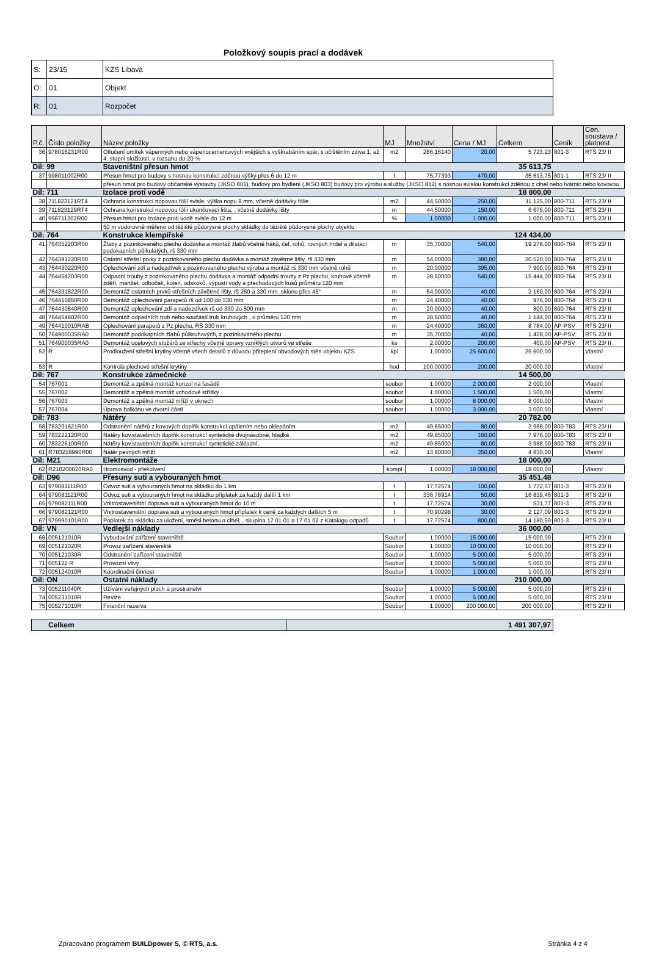Položkový soupis prací a dodávek
| S: | 23/15 | KZS Libavá |
| O: | 01 | Objekt |
| R: | 01 | Rozpočet |
| P.č. | Číslo položky | Název položky | MJ | Množství | Cena / MJ | Celkem | Ceník | Cen. soustava / platnost |
| --- | --- | --- | --- | --- | --- | --- | --- | --- |
| 36 | 978015231R00 | Otlučení omítek vápenných nebo vápenocementových vnějších s vyškrabáním spár, s očištěním zdiva 1. až 4. stupni složitosti, v rozsahu do 20 % | m2 | 286,16140 | 20,00 | 5 723,23 | 801-3 | RTS 23/ II |
| Díl: 99 | | Staveništní přesun hmot | | | | 35 613,75 | | |
| 37 | 998011002R00 | Přesun hmot pro budovy s nosnou konstrukcí zděnou výšky přes 6 do 12 m | t | 75,77393 | 470,00 | 35 613,75 | 801-1 | RTS 23/ II |
| | | přesun hmot pro budovy občanské výstavby (JKSO 801), budovy pro bydlení (JKSO 803) budovy pro výrobu a služby (JKSO 812) s nosnou svislou konstrukcí zděnou z cihel nebo tvárnic nebo kovovou | | | | | | |
| Díl: 711 | | Izolace proti vodě | | | | 18 800,00 | | |
| 38 | 711823121RT4 | Ochrana konstrukcí nopovou fólií svisle, výška nopu 8 mm, včetně dodávky fólie | m2 | 44,50000 | 250,00 | 11 125,00 | 800-711 | RTS 23/ II |
| 39 | 711823129RT4 | Ochrana konstrukcí nopovou fólií ukončovací lišta, , včetně dodávky lišty | m | 44,50000 | 150,00 | 6 675,00 | 800-711 | RTS 23/ II |
| 40 | 998711202R00 | Přesun hmot pro izolace proti vodě svisle do 12 m | % | 1,00000 | 1 000,00 | 1 000,00 | 800-711 | RTS 23/ II |
| | | 50 m vodorovně měřeno od těžiště půdorysné plochy skládky do těžiště půdorysné plochy objektu | | | | | | |
| Díl: 764 | | Konstrukce klempířské | | | | 124 434,00 | | |
| 41 | 764352203R00 | Žlaby z pozinkovaného plechu dodávka a montáž žlabů včetně háků, čel, rohů, rovných hrdel a dilatací podokapních půlkulatých, rš 330 mm | m | 35,70000 | 540,00 | 19 278,00 | 800-764 | RTS 23/ II |
| 42 | 764391220R00 | Ostatní střešní prvky z pozinkovaného plechu dodávka a montáž závětrné lišty, rš 330 mm | m | 54,00000 | 380,00 | 20 520,00 | 800-764 | RTS 23/ II |
| 43 | 764430220R00 | Oplechování zdí a nadezdívek z pozinkovaného plechu výroba a montáž rš 330 mm včetně rohů | m | 20,00000 | 395,00 | 7 900,00 | 800-764 | RTS 23/ II |
| 44 | 764454203R00 | Odpadní trouby z pozinkovaného plechu dodávka a montáž odpadní trouby z Pz plechu, kruhové včetně zděří, manžet, odboček, kolen, odskoků, výpustí vody a přechodových kusů průměru 120 mm | m | 28,60000 | 540,00 | 15 444,00 | 800-764 | RTS 23/ II |
| 45 | 764391822R00 | Demontáž ostatních prvků střešních závětrné lišty, rš 250 a 330 mm, sklonu přes 45° | m | 54,00000 | 40,00 | 2 160,00 | 800-764 | RTS 23/ II |
| 46 | 764410850R00 | Demontáž oplechování parapetů rš od 100 do 330 mm | m | 24,40000 | 40,00 | 976,00 | 800-764 | RTS 23/ II |
| 47 | 764430840R00 | Demontáž oplechování zdí a nadezdívek rš od 330 do 500 mm | m | 20,00000 | 40,00 | 800,00 | 800-764 | RTS 23/ II |
| 48 | 764454802R00 | Demontáž odpadních trub nebo součástí trub kruhových , o průměru 120 mm | m | 28,60000 | 40,00 | 1 144,00 | 800-764 | RTS 23/ II |
| 49 | 764410010RAB | Oplechování parapetů z Pz plechu, RŠ 330 mm | m | 24,40000 | 360,00 | 8 784,00 | AP-PSV | RTS 23/ II |
| 50 | 764900035RA0 | Demontáž podokapních žlabů půlkruhových, z pozinkovaného plechu | m | 35,70000 | 40,00 | 1 428,00 | AP-PSV | RTS 23/ II |
| 51 | 764900035RA0 | Demontáž ocelových stožárů ze střechy včetně opravy vzniklých otvorů ve střeše | ks | 2,00000 | 200,00 | 400,00 | AP-PSV | RTS 23/ II |
| 52 | R | Prodloužení střešní krytiny včetně všech detailů z důvodu přiteplení obvodových stěn objektu KZS | kpl | 1,00000 | 25 600,00 | 25 600,00 | | Vlastní |
| 53 | R | Kontrola plechové střešní krytiny | hod | 100,00000 | 200,00 | 20 000,00 | | Vlastní |
| Díl: 767 | | Konstrukce zámečnické | | | | 14 500,00 | | |
| 54 | 767001 | Demontáž a zpětná montáž konzol na fasádě | soubor | 1,00000 | 2 000,00 | 2 000,00 | | Vlastní |
| 55 | 767002 | Demontáž a zpětná montáž vchodové stříšky | soubor | 1,00000 | 1 500,00 | 1 500,00 | | Vlastní |
| 56 | 767003 | Demontáž a zpětná montáž mříží v oknech | soubor | 1,00000 | 8 000,00 | 8 000,00 | | Vlastní |
| 57 | 767004 | Úprava balkónu ve dvorní části | soubor | 1,00000 | 3 000,00 | 3 000,00 | | Vlastní |
| Díl: 783 | | Nátěry | | | | 20 782,00 | | |
| 58 | 783201821R00 | Odstranění nátěrů z kovových doplňk.konstrukcí opálením nebo oklepáním | m2 | 49,85000 | 80,00 | 3 988,00 | 800-783 | RTS 23/ II |
| 59 | 783222120R00 | Nátěry kov.stavebních doplňk.konstrukcí syntetické dvojnásobné, hladké | m2 | 49,85000 | 160,00 | 7 976,00 | 800-783 | RTS 23/ II |
| 60 | 783226100R00 | Nátěry kov.stavebních doplňk.konstrukcí syntetické základní, | m2 | 49,85000 | 80,00 | 3 988,00 | 800-783 | RTS 23/ II |
| 61 | R783218990R00 | Nátěr pevných mříží | m2 | 13,80000 | 350,00 | 4 830,00 | | Vlastní |
| Díl: M21 | | Elektromontáže | | | | 18 000,00 | | |
| 62 | R210200020RA0 | Hromosvod - překotvení | kompl | 1,00000 | 18 000,00 | 18 000,00 | | Vlastní |
| Díl: D96 | | Přesuny suti a vybouraných hmot | | | | 35 451,48 | | |
| 63 | 979081111R00 | Odvoz suti a vybouraných hmot na skládku do 1 km | t | 17,72574 | 100,00 | 1 772,57 | 801-3 | RTS 23/ II |
| 64 | 979081121R00 | Odvoz suti a vybouraných hmot na skládku příplatek za každý další 1 km | t | 336,78914 | 50,00 | 16 839,46 | 801-3 | RTS 23/ II |
| 65 | 979082111R00 | Vnitrostaveništní doprava suti a vybouraných hmot do 10 m | t | 17,72574 | 30,00 | 531,77 | 801-3 | RTS 23/ II |
| 66 | 979082121R00 | Vnitrostaveništní doprava suti a vybouraných hmot příplatek k ceně za každých dalších 5 m | t | 70,90298 | 30,00 | 2 127,09 | 801-3 | RTS 23/ II |
| 67 | 979990101R00 | Poplatek za skládku za uložení, směsi betonu a cihel, , skupina 17 01 01 a 17 01 02 z Katalogu odpadů | t | 17,72574 | 800,00 | 14 180,59 | 801-3 | RTS 23/ II |
| Díl: VN | | Vedlejší náklady | | | | 36 000,00 | | |
| 68 | 005121010R | Vybudování zařízení staveniště | Soubor | 1,00000 | 15 000,00 | 15 000,00 | | RTS 23/ II |
| 69 | 005121020R | Provoz zařízení staveniště | Soubor | 1,00000 | 10 000,00 | 10 000,00 | | RTS 23/ II |
| 70 | 005121030R | Odstranění zařízení staveniště | Soubor | 1,00000 | 5 000,00 | 5 000,00 | | RTS 23/ II |
| 71 | 005122 R | Provozní vlivy | Soubor | 1,00000 | 5 000,00 | 5 000,00 | | RTS 23/ II |
| 72 | 005124010R | Koordinační činnost | Soubor | 1,00000 | 1 000,00 | 1 000,00 | | RTS 23/ II |
| Díl: ON | | Ostatní náklady | | | | 210 000,00 | | |
| 73 | 005211040R | Užívání veřejných ploch a prostranství | Soubor | 1,00000 | 5 000,00 | 5 000,00 | | RTS 23/ II |
| 74 | 005231010R | Revize | Soubor | 1,00000 | 5 000,00 | 5 000,00 | | RTS 23/ II |
| 75 | 005271010R | Finanční rezerva | Soubor | 1,00000 | 200 000,00 | 200 000,00 | | RTS 23/ II |
| Celkem | 1 491 307,97 |
Zpracováno programem BUILDpower S, © RTS, a.s. Stránka 4 z 4